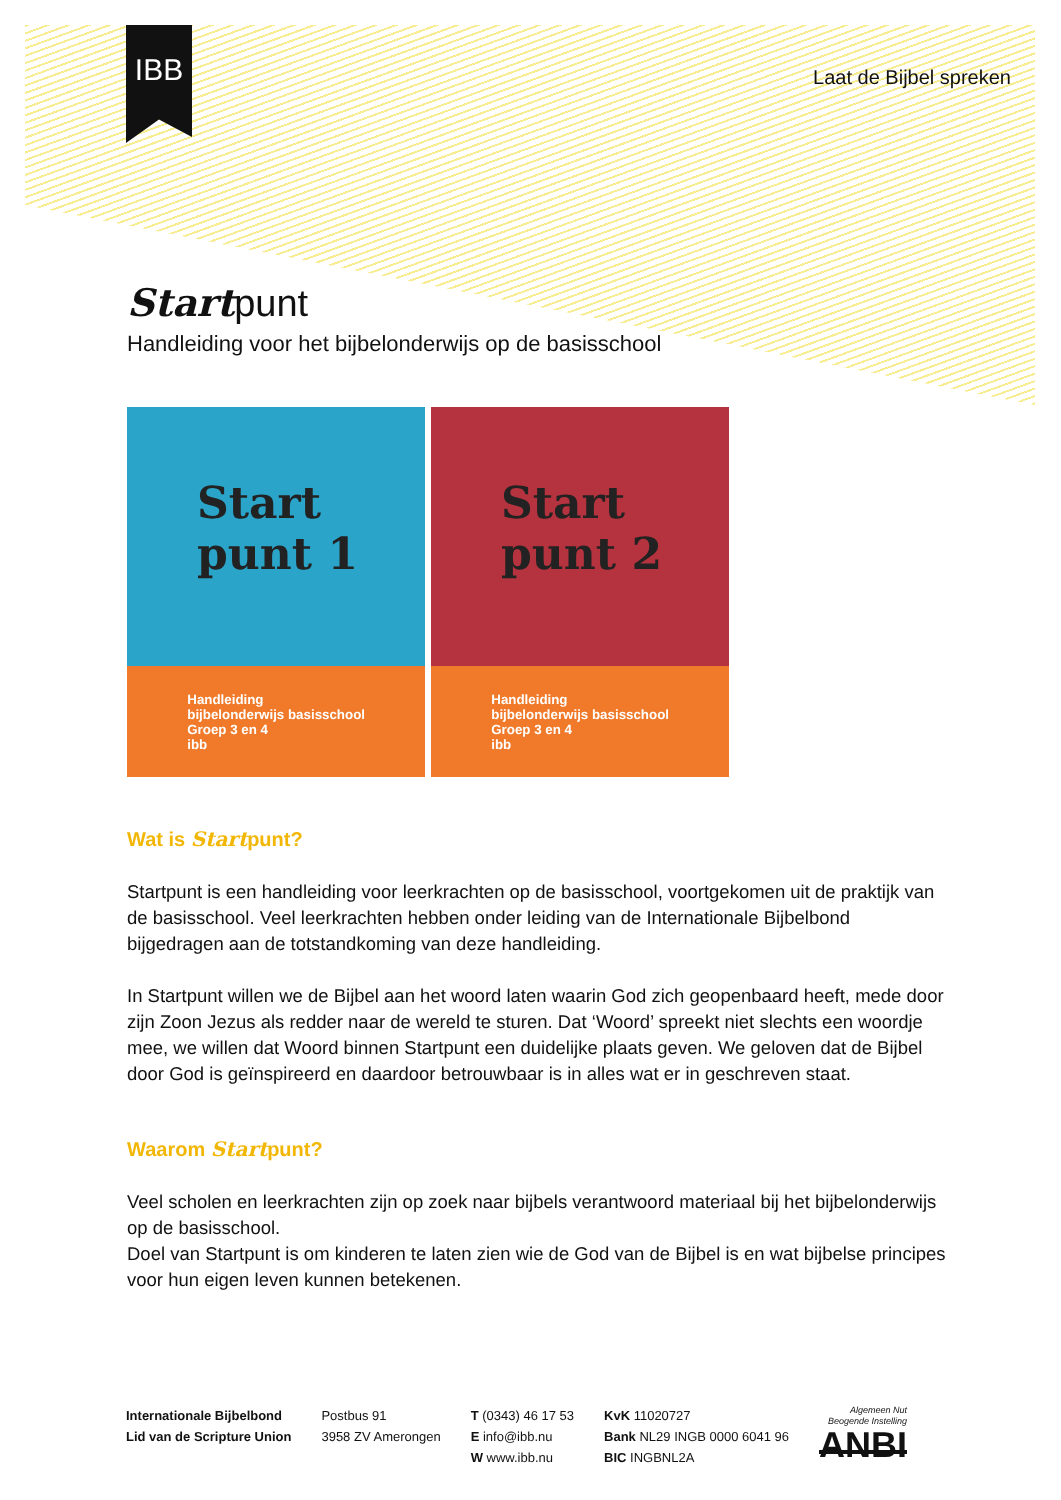IBB
Laat de Bijbel spreken
Startpunt
Handleiding voor het bijbelonderwijs op de basisschool
Start punt 1
Handleiding
bijbelonderwijs basisschool
Groep 3 en 4
ibb
Start punt 2
Handleiding
bijbelonderwijs basisschool
Groep 3 en 4
ibb
Wat is Startpunt?
Startpunt is een handleiding voor leerkrachten op de basisschool, voortgekomen uit de praktijk van de basisschool. Veel leerkrachten hebben onder leiding van de Internationale Bijbelbond bijgedragen aan de totstandkoming van deze handleiding.
In Startpunt willen we de Bijbel aan het woord laten waarin God zich geopenbaard heeft, mede door zijn Zoon Jezus als redder naar de wereld te sturen. Dat ‘Woord’ spreekt niet slechts een woordje mee, we willen dat Woord binnen Startpunt een duidelijke plaats geven. We geloven dat de Bijbel door God is geïnspireerd en daardoor betrouwbaar is in alles wat er in geschreven staat.
Waarom Startpunt?
Veel scholen en leerkrachten zijn op zoek naar bijbels verantwoord materiaal bij het bijbelonderwijs op de basisschool.
Doel van Startpunt is om kinderen te laten zien wie de God van de Bijbel is en wat bijbelse principes voor hun eigen leven kunnen betekenen.
Internationale Bijbelbond
Lid van de Scripture Union
Postbus 91
3958 ZV Amerongen
T (0343) 46 17 53
E info@ibb.nu
W www.ibb.nu
KvK 11020727
Bank NL29 INGB 0000 6041 96
BIC INGBNL2A
Algemeen Nut
Beogende Instelling
ANBI